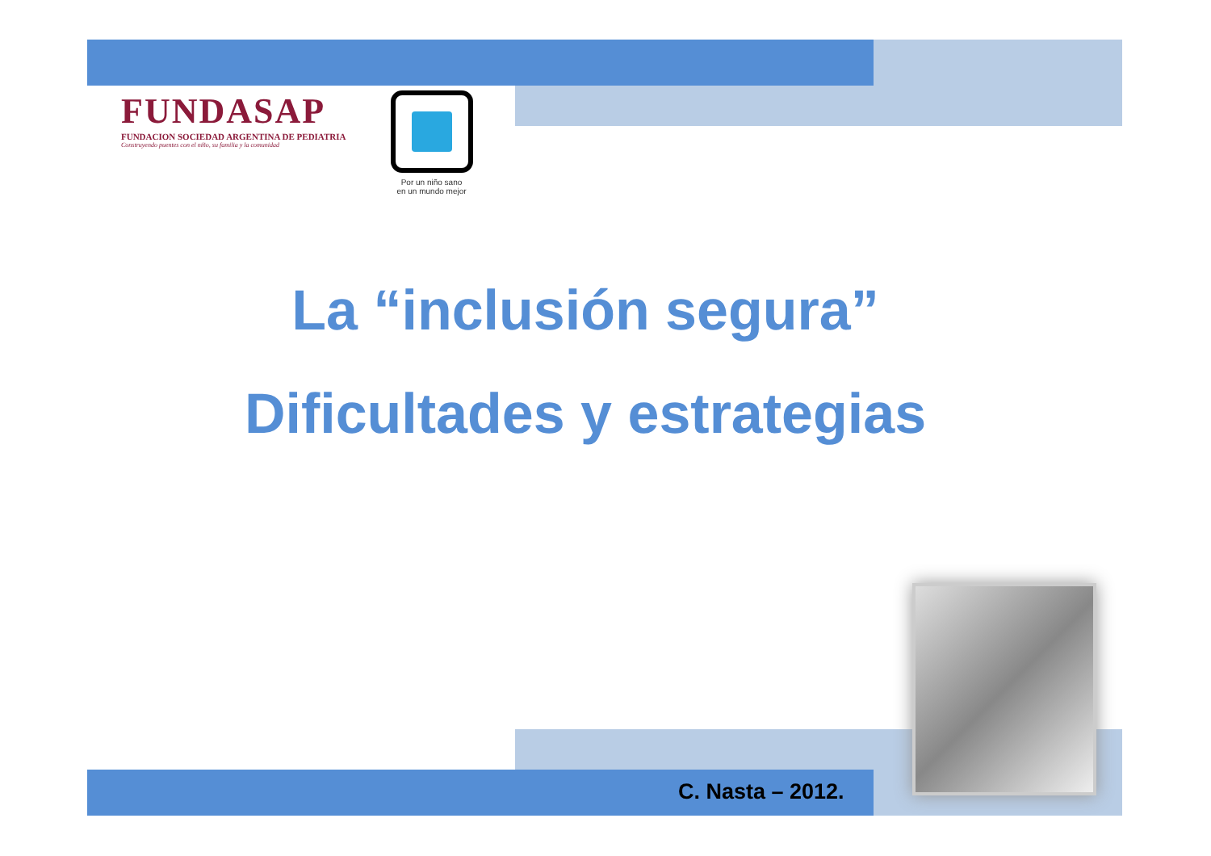FUNDASAP
FUNDACION SOCIEDAD ARGENTINA DE PEDIATRIA
Construyendo puentes con el niño, su familia y la comunidad
Por un niño sano
en un mundo mejor
La “inclusión segura”
Dificultades y estrategias
C. Nasta – 2012.